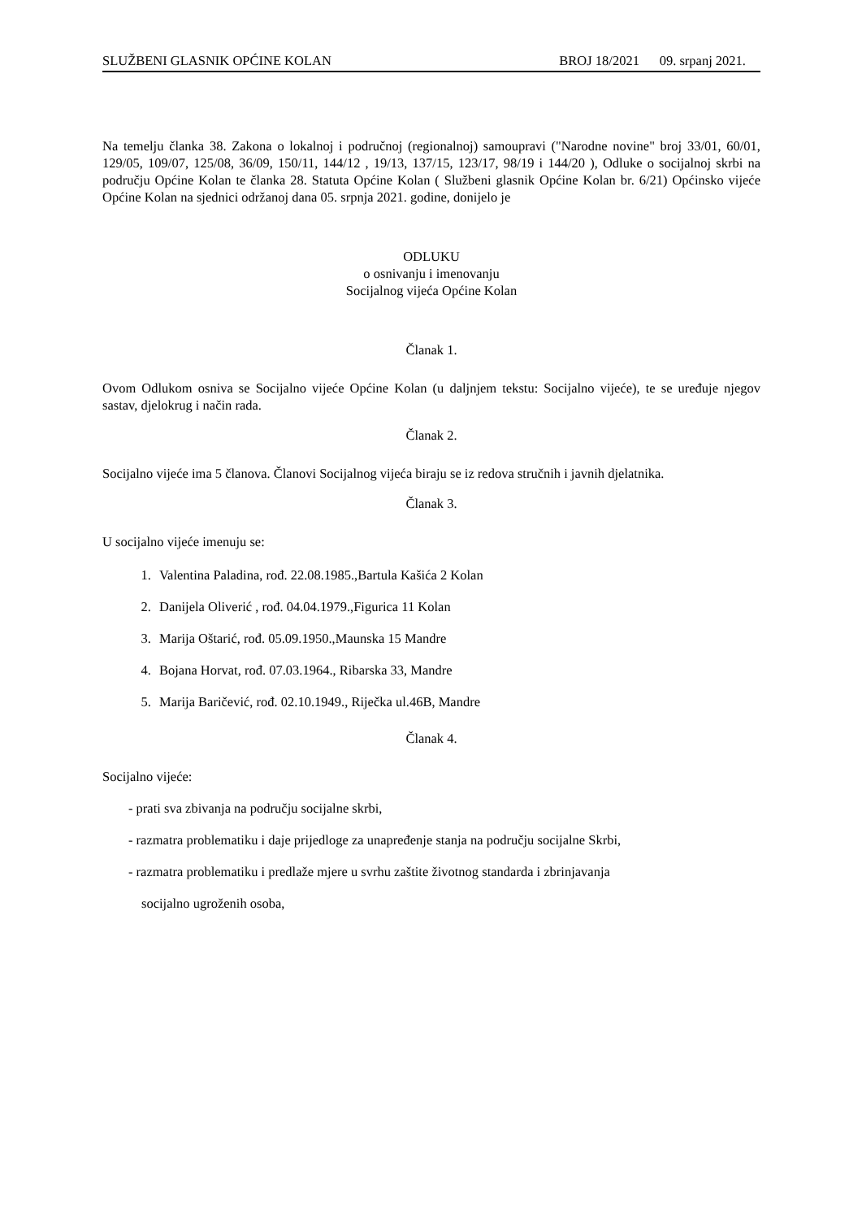SLUŽBENI GLASNIK OPĆINE KOLAN BROJ 18/2021 09. srpanj 2021.
Na temelju članka 38. Zakona o lokalnoj i područnoj (regionalnoj) samoupravi ("Narodne novine" broj 33/01, 60/01, 129/05, 109/07, 125/08, 36/09, 150/11, 144/12 , 19/13, 137/15, 123/17, 98/19 i 144/20 ), Odluke o socijalnoj skrbi na području Općine Kolan te članka 28. Statuta Općine Kolan ( Službeni glasnik Općine Kolan br. 6/21) Općinsko vijeće Općine Kolan na sjednici održanoj dana 05. srpnja 2021. godine, donijelo je
ODLUKU
o osnivanju i imenovanju
Socijalnog vijeća Općine Kolan
Članak 1.
Ovom Odlukom osniva se Socijalno vijeće Općine Kolan (u daljnjem tekstu: Socijalno vijeće), te se uređuje njegov sastav, djelokrug i način rada.
Članak 2.
Socijalno vijeće ima 5 članova. Članovi Socijalnog vijeća biraju se iz redova stručnih i javnih djelatnika.
Članak 3.
U socijalno vijeće imenuju se:
1. Valentina Paladina, rođ. 22.08.1985.,Bartula Kašića 2 Kolan
2. Danijela Oliverić , rođ. 04.04.1979.,Figurica 11 Kolan
3. Marija Oštarić, rođ. 05.09.1950.,Maunska 15 Mandre
4. Bojana Horvat, rođ. 07.03.1964., Ribarska 33, Mandre
5. Marija Baričević, rođ. 02.10.1949., Riječka ul.46B, Mandre
Članak 4.
Socijalno vijeće:
- prati sva zbivanja na području socijalne skrbi,
- razmatra problematiku i daje prijedloge za unapređenje stanja na području socijalne Skrbi,
- razmatra problematiku i predlaže mjere u svrhu zaštite životnog standarda i zbrinjavanja
socijalno ugroženih osoba,